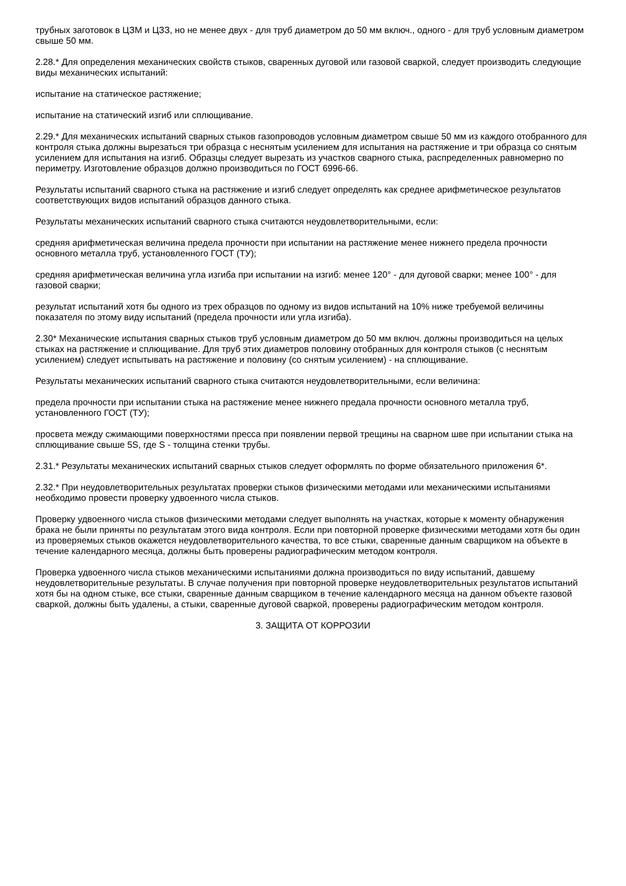трубных заготовок в ЦЗМ и ЦЗЗ, но не менее двух - для труб диаметром до 50 мм включ., одного - для труб условным диаметром свыше 50 мм.
2.28.* Для определения механических свойств стыков, сваренных дуговой или газовой сваркой, следует производить следующие виды механических испытаний:
испытание на статическое растяжение;
испытание на статический изгиб или сплющивание.
2.29.* Для механических испытаний сварных стыков газопроводов условным диаметром свыше 50 мм из каждого отобранного для контроля стыка должны вырезаться три образца с неснятым усилением для испытания на растяжение и три образца со снятым усилением для испытания на изгиб. Образцы следует вырезать из участков сварного стыка, распределенных равномерно по периметру. Изготовление образцов должно производиться по ГОСТ 6996-66.
Результаты испытаний сварного стыка на растяжение и изгиб следует определять как среднее арифметическое результатов соответствующих видов испытаний образцов данного стыка.
Результаты механических испытаний сварного стыка считаются неудовлетворительными, если:
средняя арифметическая величина предела прочности при испытании на растяжение менее нижнего предела прочности основного металла труб, установленного ГОСТ (ТУ);
средняя арифметическая величина угла изгиба при испытании на изгиб: менее 120° - для дуговой сварки; менее 100° - для газовой сварки;
результат испытаний хотя бы одного из трех образцов по одному из видов испытаний на 10% ниже требуемой величины показателя по этому виду испытаний (предела прочности или угла изгиба).
2.30* Механические испытания сварных стыков труб условным диаметром до 50 мм включ. должны производиться на целых стыках на растяжение и сплющивание. Для труб этих диаметров половину отобранных для контроля стыков (с неснятым усилением) следует испытывать на растяжение и половину (со снятым усилением) - на сплющивание.
Результаты механических испытаний сварного стыка считаются неудовлетворительными, если величина:
предела прочности при испытании стыка на растяжение менее нижнего предала прочности основного металла труб, установленного ГОСТ (ТУ);
просвета между сжимающими поверхностями пресса при появлении первой трещины на сварном шве при испытании стыка на сплющивание свыше 5S, где S - толщина стенки трубы.
2.31.* Результаты механических испытаний сварных стыков следует оформлять по форме обязательного приложения 6*.
2.32.* При неудовлетворительных результатах проверки стыков физическими методами или механическими испытаниями необходимо провести проверку удвоенного числа стыков.
Проверку удвоенного числа стыков физическими методами следует выполнять на участках, которые к моменту обнаружения брака не были приняты по результатам этого вида контроля. Если при повторной проверке физическими методами хотя бы один из проверяемых стыков окажется неудовлетворительного качества, то все стыки, сваренные данным сварщиком на объекте в течение календарного месяца, должны быть проверены радиографическим методом контроля.
Проверка удвоенного числа стыков механическими испытаниями должна производиться по виду испытаний, давшему неудовлетворительные результаты. В случае получения при повторной проверке неудовлетворительных результатов испытаний хотя бы на одном стыке, все стыки, сваренные данным сварщиком в течение календарного месяца на данном объекте газовой сваркой, должны быть удалены, а стыки, сваренные дуговой сваркой, проверены радиографическим методом контроля.
3. ЗАЩИТА ОТ КОРРОЗИИ